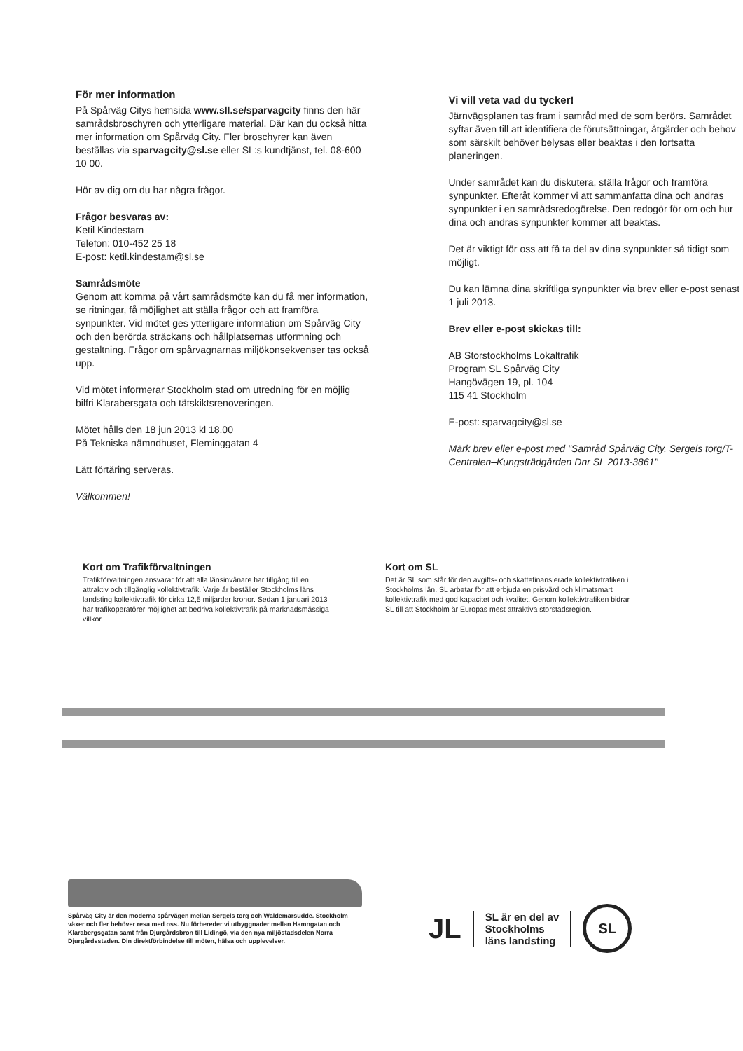För mer information
På Spårväg Citys hemsida www.sll.se/sparvagcity finns den här samrådsbroschyren och ytterligare material. Där kan du också hitta mer information om Spårväg City. Fler broschyrer kan även beställas via sparvagcity@sl.se eller SL:s kundtjänst, tel. 08-600 10 00.
Hör av dig om du har några frågor.
Frågor besvaras av:
Ketil Kindestam
Telefon: 010-452 25 18
E-post: ketil.kindestam@sl.se
Samrådsmöte
Genom att komma på vårt samrådsmöte kan du få mer information, se ritningar, få möjlighet att ställa frågor och att framföra synpunkter. Vid mötet ges ytterligare information om Spårväg City och den berörda sträckans och hållplatsernas utformning och gestaltning. Frågor om spårvagnarnas miljökonsekvenser tas också upp.
Vid mötet informerar Stockholm stad om utredning för en möjlig bilfri Klarabersgata och tätskiktsrenoveringen.
Mötet hålls den 18 jun 2013 kl 18.00
På Tekniska nämndhuset, Fleminggatan 4
Lätt förtäring serveras.
Välkommen!
Vi vill veta vad du tycker!
Järnvägsplanen tas fram i samråd med de som berörs. Samrådet syftar även till att identifiera de förutsättningar, åtgärder och behov som särskilt behöver belysas eller beaktas i den fortsatta planeringen.
Under samrådet kan du diskutera, ställa frågor och framföra synpunkter. Efteråt kommer vi att sammanfatta dina och andras synpunkter i en samrådsredogörelse. Den redogör för om och hur dina och andras synpunkter kommer att beaktas.
Det är viktigt för oss att få ta del av dina synpunkter så tidigt som möjligt.
Du kan lämna dina skriftliga synpunkter via brev eller e-post senast 1 juli 2013.
Brev eller e-post skickas till:
AB Storstockholms Lokaltrafik
Program SL Spårväg City
Hangövägen 19, pl. 104
115 41 Stockholm
E-post: sparvagcity@sl.se
Märk brev eller e-post med "Samråd Spårväg City, Sergels torg/T-Centralen–Kungsträdgården Dnr SL 2013-3861"
Kort om Trafikförvaltningen
Trafikförvaltningen ansvarar för att alla länsinvånare har tillgång till en attraktiv och tillgänglig kollektivtrafik. Varje år beställer Stockholms läns landsting kollektivtrafik för cirka 12,5 miljarder kronor. Sedan 1 januari 2013 har trafikoperatörer möjlighet att bedriva kollektivtrafik på marknadsmässiga villkor.
Kort om SL
Det är SL som står för den avgifts- och skattefinansierade kollektivtrafiken i Stockholms län. SL arbetar för att erbjuda en prisvärd och klimatsmart kollektivtrafik med god kapacitet och kvalitet. Genom kollektivtrafiken bidrar SL till att Stockholm är Europas mest attraktiva storstadsregion.
Spårväg City är den moderna spårvägen mellan Sergels torg och Waldemarsudde. Stockholm växer och fler behöver resa med oss. Nu förbereder vi utbyggnader mellan Hamngatan och Klarabergsgatan samt från Djurgårdsbron till Lidingö, via den nya miljöstadsdelen Norra Djurgårdsstaden. Din direktförbindelse till möten, hälsa och upplevelser.
JL
SL är en del av
Stockholms
läns landsting
SL